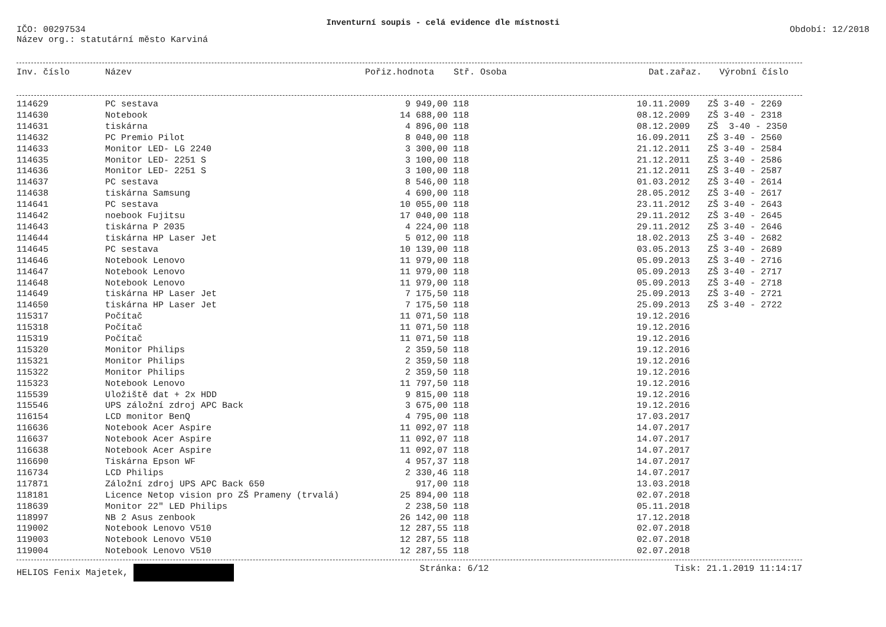Inventurní soupis - celá evidence dle místnosti
IČO: 00297534
Název org.: statutární město Karviná
Období: 12/2018
| Inv. číslo | Název | Pořiz.hodnota | Stř. Osoba | Dat.zařaz. | Výrobní číslo |
| --- | --- | --- | --- | --- | --- |
| 114629 | PC sestava | 9 949,00 | 118 | 10.11.2009 | ZŠ 3-40 - 2269 |
| 114630 | Notebook | 14 688,00 | 118 | 08.12.2009 | ZŠ 3-40 - 2318 |
| 114631 | tiskárna | 4 896,00 | 118 | 08.12.2009 | ZŠ 3-40 - 2350 |
| 114632 | PC Premio Pilot | 8 040,00 | 118 | 16.09.2011 | ZŠ 3-40 - 2560 |
| 114633 | Monitor LED- LG 2240 | 3 300,00 | 118 | 21.12.2011 | ZŠ 3-40 - 2584 |
| 114635 | Monitor LED- 2251 S | 3 100,00 | 118 | 21.12.2011 | ZŠ 3-40 - 2586 |
| 114636 | Monitor LED- 2251 S | 3 100,00 | 118 | 21.12.2011 | ZŠ 3-40 - 2587 |
| 114637 | PC sestava | 8 546,00 | 118 | 01.03.2012 | ZŠ 3-40 - 2614 |
| 114638 | tiskárna Samsung | 4 690,00 | 118 | 28.05.2012 | ZŠ 3-40 - 2617 |
| 114641 | PC sestava | 10 055,00 | 118 | 23.11.2012 | ZŠ 3-40 - 2643 |
| 114642 | noebook Fujitsu | 17 040,00 | 118 | 29.11.2012 | ZŠ 3-40 - 2645 |
| 114643 | tiskárna P 2035 | 4 224,00 | 118 | 29.11.2012 | ZŠ 3-40 - 2646 |
| 114644 | tiskárna HP Laser Jet | 5 012,00 | 118 | 18.02.2013 | ZŠ 3-40 - 2682 |
| 114645 | PC sestava | 10 139,00 | 118 | 03.05.2013 | ZŠ 3-40 - 2689 |
| 114646 | Notebook Lenovo | 11 979,00 | 118 | 05.09.2013 | ZŠ 3-40 - 2716 |
| 114647 | Notebook Lenovo | 11 979,00 | 118 | 05.09.2013 | ZŠ 3-40 - 2717 |
| 114648 | Notebook Lenovo | 11 979,00 | 118 | 05.09.2013 | ZŠ 3-40 - 2718 |
| 114649 | tiskárna HP Laser Jet | 7 175,50 | 118 | 25.09.2013 | ZŠ 3-40 - 2721 |
| 114650 | tiskárna HP Laser Jet | 7 175,50 | 118 | 25.09.2013 | ZŠ 3-40 - 2722 |
| 115317 | Počítač | 11 071,50 | 118 | 19.12.2016 | |
| 115318 | Počítač | 11 071,50 | 118 | 19.12.2016 | |
| 115319 | Počítač | 11 071,50 | 118 | 19.12.2016 | |
| 115320 | Monitor Philips | 2 359,50 | 118 | 19.12.2016 | |
| 115321 | Monitor Philips | 2 359,50 | 118 | 19.12.2016 | |
| 115322 | Monitor Philips | 2 359,50 | 118 | 19.12.2016 | |
| 115323 | Notebook Lenovo | 11 797,50 | 118 | 19.12.2016 | |
| 115539 | Uložiště dat + 2x HDD | 9 815,00 | 118 | 19.12.2016 | |
| 115546 | UPS záložní zdroj APC Back | 3 675,00 | 118 | 19.12.2016 | |
| 116154 | LCD monitor BenQ | 4 795,00 | 118 | 17.03.2017 | |
| 116636 | Notebook Acer Aspire | 11 092,07 | 118 | 14.07.2017 | |
| 116637 | Notebook Acer Aspire | 11 092,07 | 118 | 14.07.2017 | |
| 116638 | Notebook Acer Aspire | 11 092,07 | 118 | 14.07.2017 | |
| 116690 | Tiskárna Epson WF | 4 957,37 | 118 | 14.07.2017 | |
| 116734 | LCD Philips | 2 330,46 | 118 | 14.07.2017 | |
| 117871 | Záložní zdroj UPS APC Back 650 | 917,00 | 118 | 13.03.2018 | |
| 118181 | Licence Netop vision pro ZŠ Prameny (trvalá) | 25 894,00 | 118 | 02.07.2018 | |
| 118639 | Monitor 22" LED Philips | 2 238,50 | 118 | 05.11.2018 | |
| 118997 | NB 2 Asus zenbook | 26 142,00 | 118 | 17.12.2018 | |
| 119002 | Notebook Lenovo V510 | 12 287,55 | 118 | 02.07.2018 | |
| 119003 | Notebook Lenovo V510 | 12 287,55 | 118 | 02.07.2018 | |
| 119004 | Notebook Lenovo V510 | 12 287,55 | 118 | 02.07.2018 | |
HELIOS Fenix Majetek, Stránka: 6/12 Tisk: 21.1.2019 11:14:17